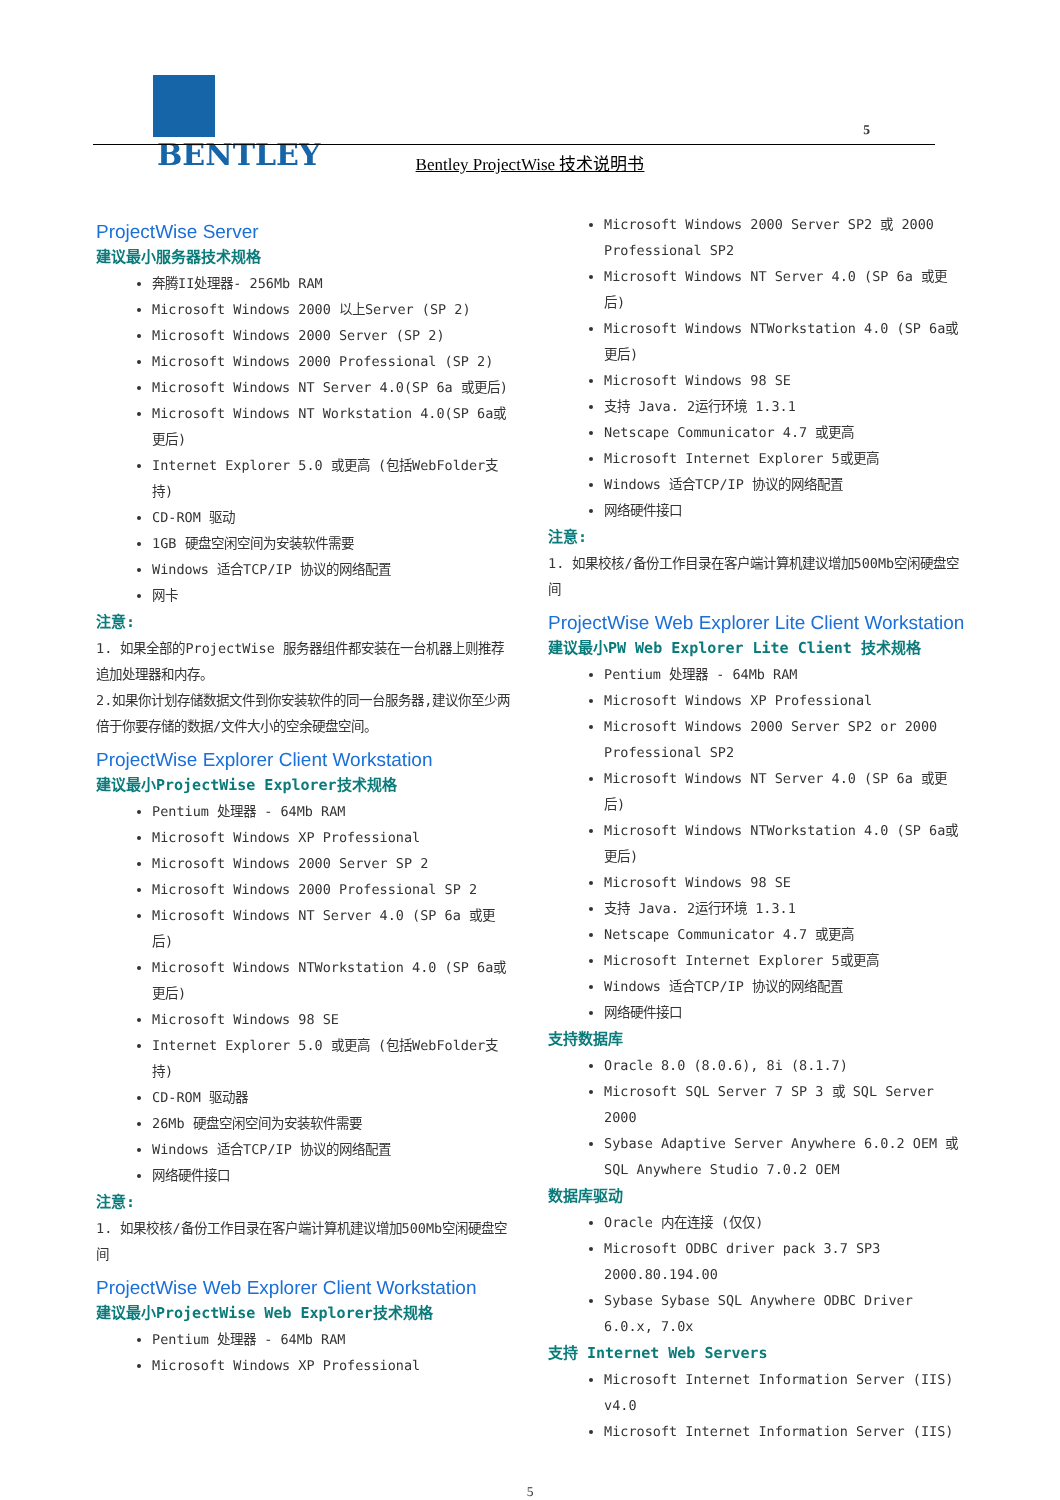BENTLEY
5
Bentley ProjectWise 技术说明书
ProjectWise Server
建议最小服务器技术规格
奔腾II处理器- 256Mb RAM
Microsoft Windows 2000 以上Server (SP 2)
Microsoft Windows 2000 Server (SP 2)
Microsoft Windows 2000 Professional (SP 2)
Microsoft Windows NT Server 4.0(SP 6a 或更后)
Microsoft Windows NT Workstation 4.0(SP 6a或更后)
Internet Explorer 5.0 或更高 (包括WebFolder支持)
CD-ROM 驱动
1GB 硬盘空闲空间为安装软件需要
Windows 适合TCP/IP 协议的网络配置
网卡
注意:
1. 如果全部的ProjectWise 服务器组件都安装在一台机器上则推荐追加处理器和内存。
2.如果你计划存储数据文件到你安装软件的同一台服务器,建议你至少两倍于你要存储的数据/文件大小的空余硬盘空间。
ProjectWise Explorer Client Workstation
建议最小ProjectWise Explorer技术规格
Pentium 处理器 - 64Mb RAM
Microsoft Windows XP Professional
Microsoft Windows 2000 Server SP 2
Microsoft Windows 2000 Professional SP 2
Microsoft Windows NT Server 4.0 (SP 6a 或更后)
Microsoft Windows NTWorkstation 4.0 (SP 6a或更后)
Microsoft Windows 98 SE
Internet Explorer 5.0 或更高 (包括WebFolder支持)
CD-ROM 驱动器
26Mb 硬盘空闲空间为安装软件需要
Windows 适合TCP/IP 协议的网络配置
网络硬件接口
注意:
1. 如果校核/备份工作目录在客户端计算机建议增加500Mb空闲硬盘空间
ProjectWise Web Explorer Client Workstation
建议最小ProjectWise Web Explorer技术规格
Pentium 处理器 - 64Mb RAM
Microsoft Windows XP Professional
Microsoft Windows 2000 Server SP2 或 2000 Professional SP2
Microsoft Windows NT Server 4.0 (SP 6a 或更后)
Microsoft Windows NTWorkstation 4.0 (SP 6a或更后)
Microsoft Windows 98 SE
支持 Java. 2运行环境 1.3.1
Netscape Communicator 4.7 或更高
Microsoft Internet Explorer 5或更高
Windows 适合TCP/IP 协议的网络配置
网络硬件接口
注意:
1. 如果校核/备份工作目录在客户端计算机建议增加500Mb空闲硬盘空间
ProjectWise Web Explorer Lite Client Workstation
建议最小PW Web Explorer Lite Client 技术规格
Pentium 处理器 - 64Mb RAM
Microsoft Windows XP Professional
Microsoft Windows 2000 Server SP2 or 2000 Professional SP2
Microsoft Windows NT Server 4.0 (SP 6a 或更后)
Microsoft Windows NTWorkstation 4.0 (SP 6a或更后)
Microsoft Windows 98 SE
支持 Java. 2运行环境 1.3.1
Netscape Communicator 4.7 或更高
Microsoft Internet Explorer 5或更高
Windows 适合TCP/IP 协议的网络配置
网络硬件接口
支持数据库
Oracle 8.0 (8.0.6), 8i (8.1.7)
Microsoft SQL Server 7 SP 3 或 SQL Server 2000
Sybase Adaptive Server Anywhere 6.0.2 OEM 或 SQL Anywhere Studio 7.0.2 OEM
数据库驱动
Oracle 内在连接 (仅仅)
Microsoft ODBC driver pack 3.7 SP3 2000.80.194.00
Sybase Sybase SQL Anywhere ODBC Driver 6.0.x, 7.0x
支持 Internet Web Servers
Microsoft Internet Information Server (IIS) v4.0
Microsoft Internet Information Server (IIS)
5